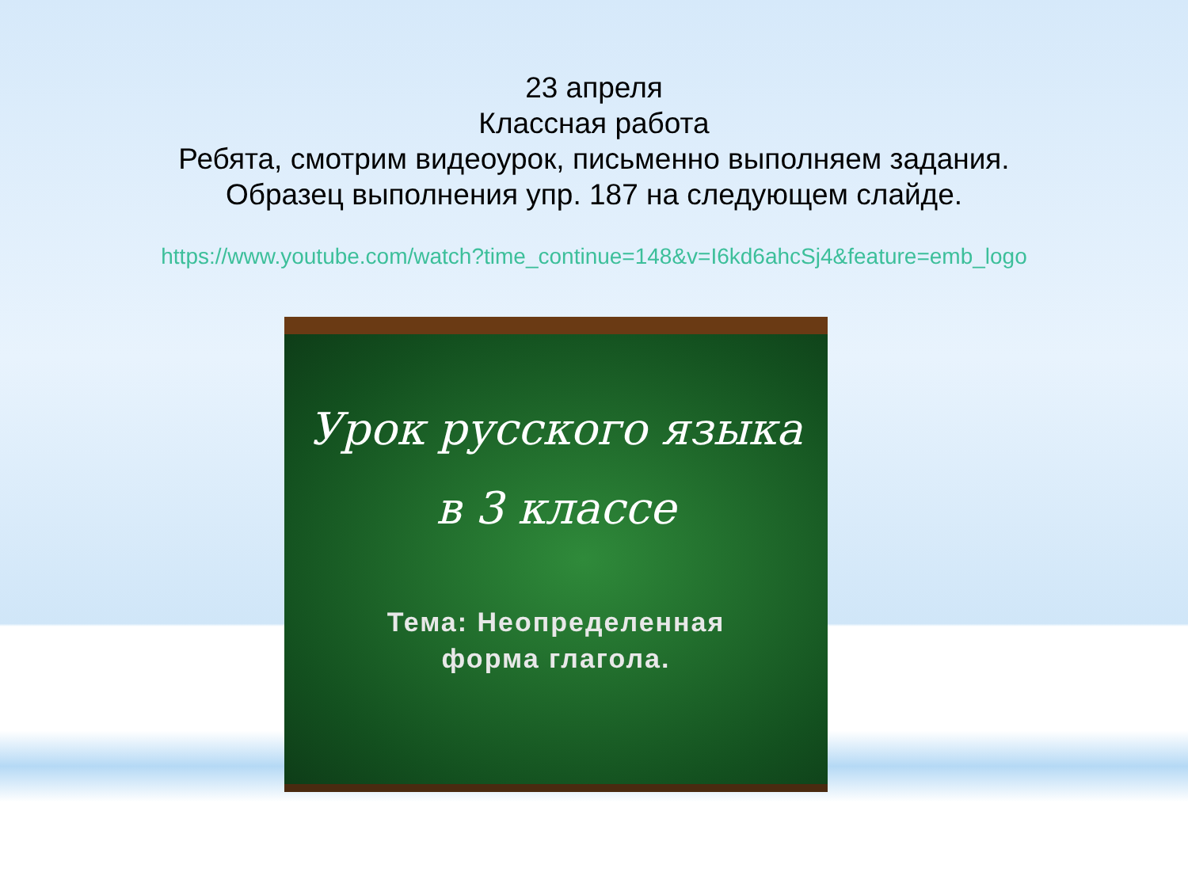23 апреля
Классная работа
Ребята, смотрим видеоурок, письменно выполняем задания.
Образец выполнения упр. 187 на следующем слайде.
https://www.youtube.com/watch?time_continue=148&v=I6kd6ahcSj4&feature=emb_logo
Урок русского языка
в 3 классе
Тема: Неопределенная
форма глагола.